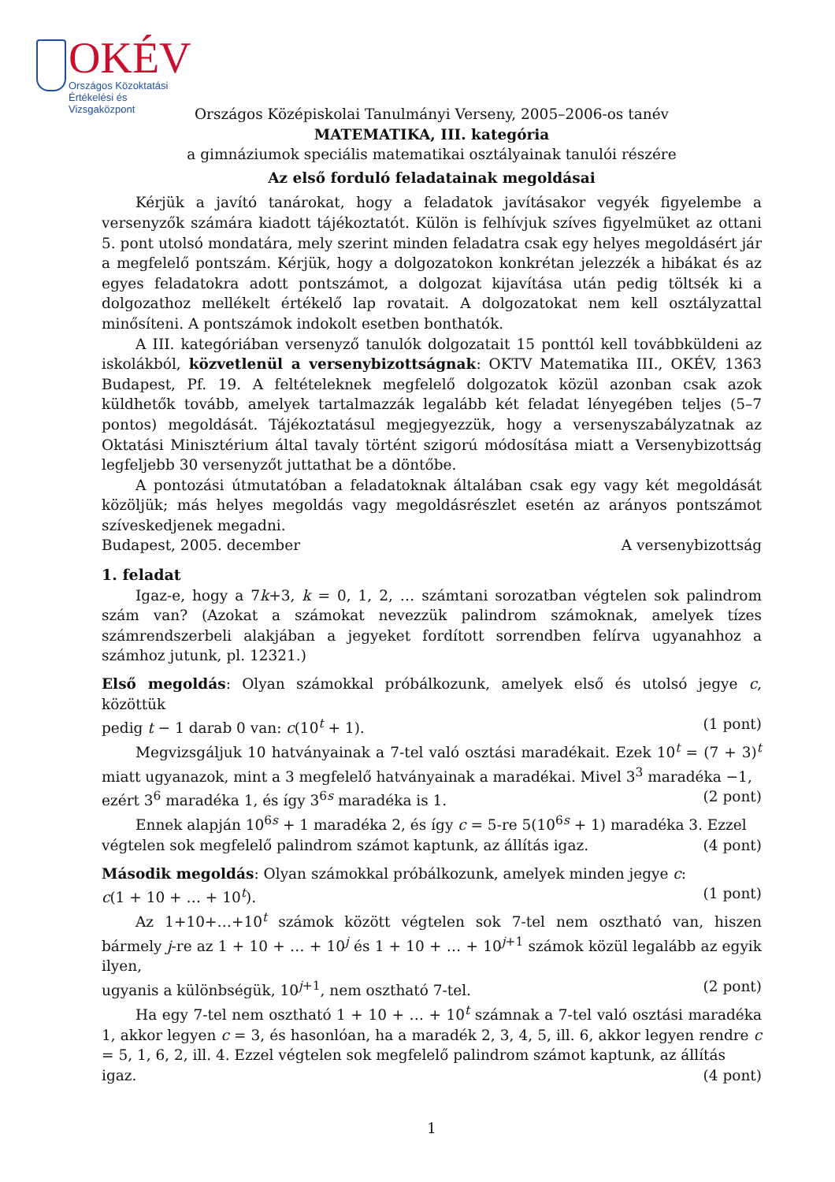OKÉV
Országos Közoktatási
Értékelési és Vizsgaközpont
Országos Középiskolai Tanulmányi Verseny, 2005–2006-os tanév
MATEMATIKA, III. kategória
a gimnáziumok speciális matematikai osztályainak tanulói részére
Az első forduló feladatainak megoldásai
Kérjük a javító tanárokat, hogy a feladatok javításakor vegyék figyelembe a versenyzők számára kiadott tájékoztatót. Külön is felhívjuk szíves figyelmüket az ottani 5. pont utolsó mondatára, mely szerint minden feladatra csak egy helyes megoldásért jár a megfelelő pontszám. Kérjük, hogy a dolgozatokon konkrétan jelezzék a hibákat és az egyes feladatokra adott pontszámot, a dolgozat kijavítása után pedig töltsék ki a dolgozathoz mellékelt értékelő lap rovatait. A dolgozatokat nem kell osztályzattal minősíteni. A pontszámok indokolt esetben bonthatók.
A III. kategóriában versenyző tanulók dolgozatait 15 ponttól kell továbbküldeni az iskolákból, közvetlenül a versenybizottságnak: OKTV Matematika III., OKÉV, 1363 Budapest, Pf. 19. A feltételeknek megfelelő dolgozatok közül azonban csak azok küldhetők tovább, amelyek tartalmazzák legalább két feladat lényegében teljes (5–7 pontos) megoldását. Tájékoztatásul megjegyezzük, hogy a versenyszabályzatnak az Oktatási Minisztérium által tavaly történt szigorú módosítása miatt a Versenybizottság legfeljebb 30 versenyzőt juttathat be a döntőbe.
A pontozási útmutatóban a feladatoknak általában csak egy vagy két megoldását közöljük; más helyes megoldás vagy megoldásrészlet esetén az arányos pontszámot szíveskedjenek megadni.
Budapest, 2005. december A versenybizottság
1. feladat
Igaz-e, hogy a 7k+3, k = 0, 1, 2, … számtani sorozatban végtelen sok palindrom szám van? (Azokat a számokat nevezzük palindrom számoknak, amelyek tízes számrendszerbeli alakjában a jegyeket fordított sorrendben felírva ugyanahhoz a számhoz jutunk, pl. 12321.)
Első megoldás: Olyan számokkal próbálkozunk, amelyek első és utolsó jegye c, közöttük
pedig t − 1 darab 0 van: c(10<sup>t</sup> + 1). (1 pont)
Megvizsgáljuk 10 hatványainak a 7-tel való osztási maradékait. Ezek 10<sup>t</sup> = (7 + 3)<sup>t</sup> miatt ugyanazok, mint a 3 megfelelő hatványainak a maradékai. Mivel 3<sup>3</sup> maradéka −1,
ezért 3<sup>6</sup> maradéka 1, és így 3<sup>6s</sup> maradéka is 1. (2 pont)
Ennek alapján 10<sup>6s</sup> + 1 maradéka 2, és így c = 5-re 5(10<sup>6s</sup> + 1) maradéka 3. Ezzel
végtelen sok megfelelő palindrom számot kaptunk, az állítás igaz. (4 pont)
Második megoldás: Olyan számokkal próbálkozunk, amelyek minden jegye c:
c(1 + 10 + … + 10<sup>t</sup>). (1 pont)
Az 1+10+…+10<sup>t</sup> számok között végtelen sok 7-tel nem osztható van, hiszen bármely j-re az 1 + 10 + … + 10<sup>j</sup> és 1 + 10 + … + 10<sup>j+1</sup> számok közül legalább az egyik ilyen,
ugyanis a különbségük, 10<sup>j+1</sup>, nem osztható 7-tel. (2 pont)
Ha egy 7-tel nem osztható 1 + 10 + … + 10<sup>t</sup> számnak a 7-tel való osztási maradéka 1, akkor legyen c = 3, és hasonlóan, ha a maradék 2, 3, 4, 5, ill. 6, akkor legyen rendre c = 5, 1, 6, 2, ill. 4. Ezzel végtelen sok megfelelő palindrom számot kaptunk, az állítás
igaz. (4 pont)
1